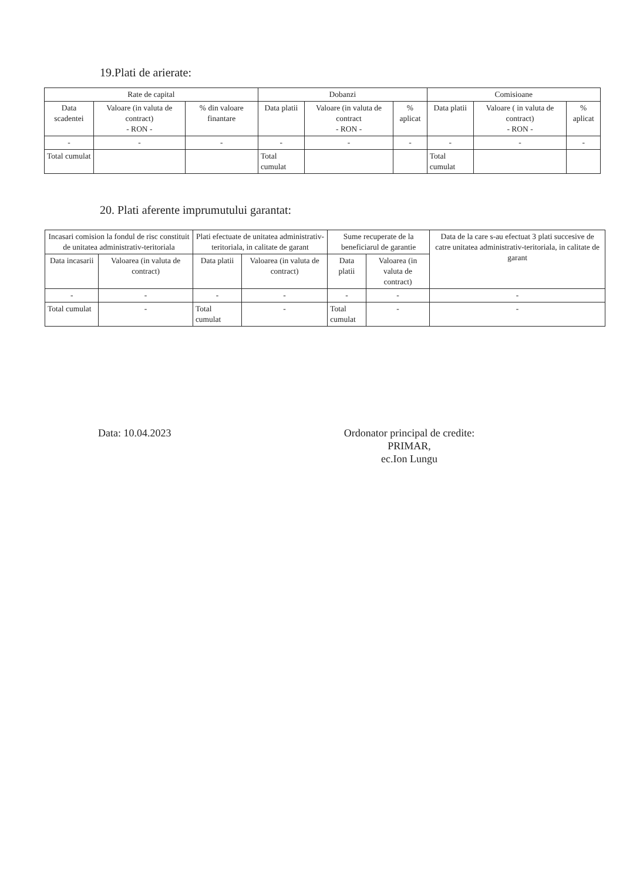19.Plati de arierate:
| Rate de capital | | | Dobanzi | | | Comisioane | | |
| --- | --- | --- | --- | --- | --- | --- | --- | --- |
| Data scadentei | Valoare (in valuta de contract) - RON - | % din valoare finantare | Data platii | Valoare (in valuta de contract - RON - | % aplicat | Data platii | Valoare ( in valuta de contract) - RON - | % aplicat |
| - | - | - | - | - | - | - | - | - |
| Total cumulat | | | Total cumulat | | | Total cumulat | | |
20. Plati aferente imprumutului garantat:
| Incasari comision la fondul de risc constituit de unitatea administrativ-teritoriala | | Plati efectuate de unitatea administrativ-teritoriala, in calitate de garant | | Sume recuperate de la beneficiarul de garantie | | Data de la care s-au efectuat 3 plati succesive de catre unitatea administrativ-teritoriala, in calitate de garant |
| --- | --- | --- | --- | --- | --- | --- |
| Data incasarii | Valoarea (in valuta de contract) | Data platii | Valoarea (in valuta de contract) | Data platii | Valoarea (in valuta de contract) | |
| - | - | - | - | - | - | - |
| Total cumulat | - | Total cumulat | - | Total cumulat | - | - |
Data: 10.04.2023 Ordonator principal de credite:
PRIMAR,
ec.Ion Lungu